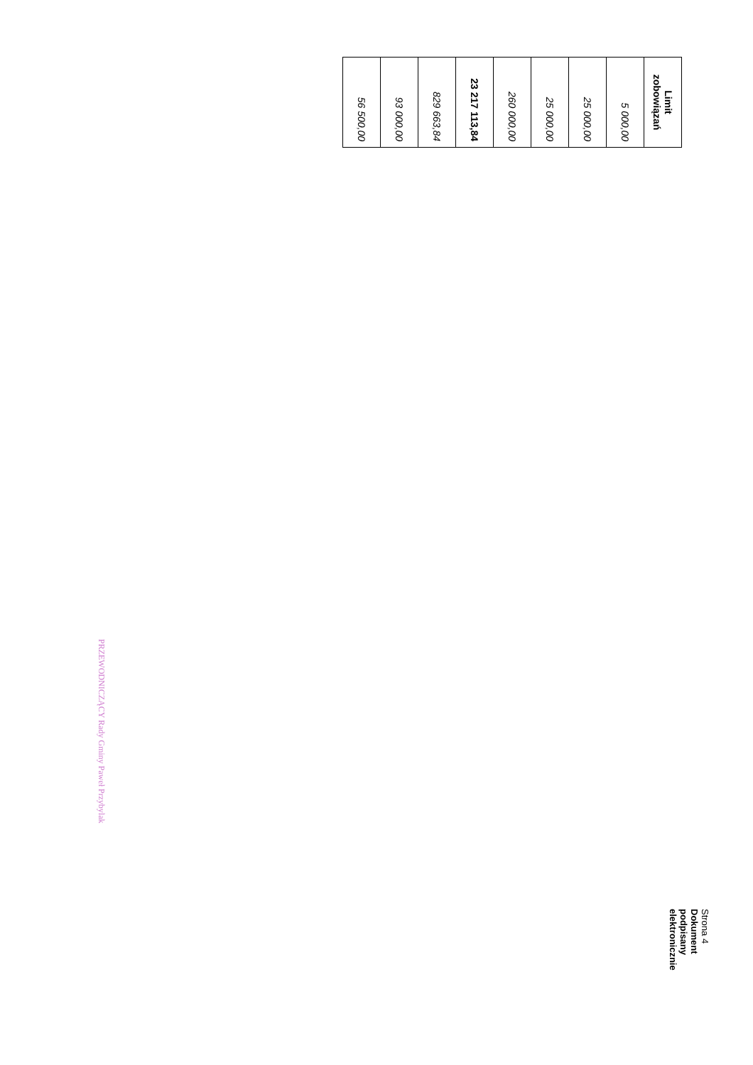| Limit zobowiązań |
| --- |
| 5 000,00 |
| 25 000,00 |
| 25 000,00 |
| 260 000,00 |
| 23 217 113,84 |
| 829 663,84 |
| 93 000,00 |
| 56 500,00 |
PRZEWODNICZĄCY Rady Gminy Paweł Przybylak
Strona 4
Dokument podpisany elektronicznie